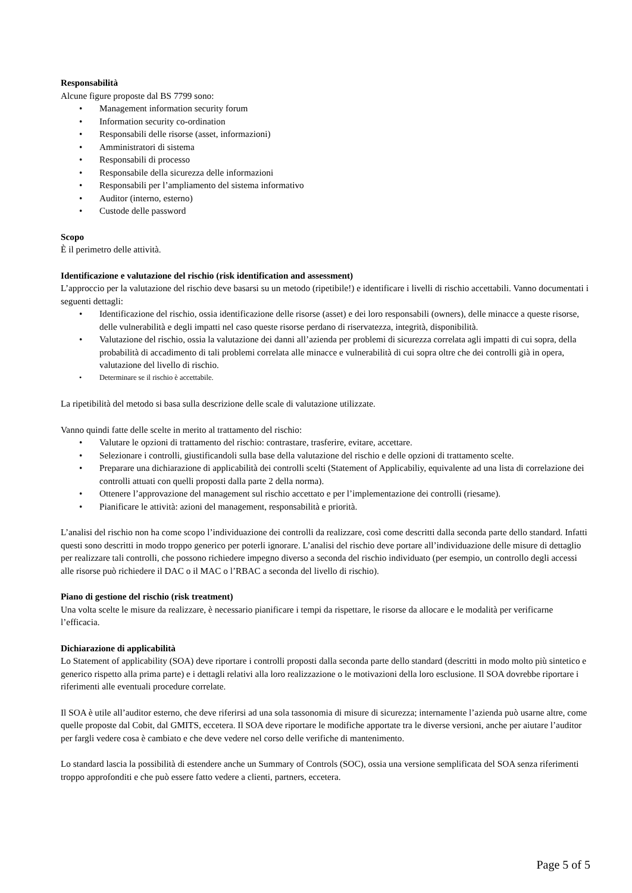Responsabilità
Alcune figure proposte dal BS 7799 sono:
• Management information security forum
• Information security co-ordination
• Responsabili delle risorse (asset, informazioni)
• Amministratori di sistema
• Responsabili di processo
• Responsabile della sicurezza delle informazioni
• Responsabili per l’ampliamento del sistema informativo
• Auditor (interno, esterno)
• Custode delle password
Scopo
È il perimetro delle attività.
Identificazione e valutazione del rischio (risk identification and assessment)
L’approccio per la valutazione del rischio deve basarsi su un metodo (ripetibile!) e identificare i livelli di rischio accettabili. Vanno documentati i seguenti dettagli:
• Identificazione del rischio, ossia identificazione delle risorse (asset) e dei loro responsabili (owners), delle minacce a queste risorse, delle vulnerabilità e degli impatti nel caso queste risorse perdano di riservatezza, integrità, disponibilità.
• Valutazione del rischio, ossia la valutazione dei danni all’azienda per problemi di sicurezza correlata agli impatti di cui sopra, della probabilità di accadimento di tali problemi correlata alle minacce e vulnerabilità di cui sopra oltre che dei controlli già in opera, valutazione del livello di rischio.
• Determinare se il rischio è accettabile.
La ripetibilità del metodo si basa sulla descrizione delle scale di valutazione utilizzate.
Vanno quindi fatte delle scelte in merito al trattamento del rischio:
• Valutare le opzioni di trattamento del rischio: contrastare, trasferire, evitare, accettare.
• Selezionare i controlli, giustificandoli sulla base della valutazione del rischio e delle opzioni di trattamento scelte.
• Preparare una dichiarazione di applicabilità dei controlli scelti (Statement of Applicabiliy, equivalente ad una lista di correlazione dei controlli attuati con quelli proposti dalla parte 2 della norma).
• Ottenere l’approvazione del management sul rischio accettato e per l’implementazione dei controlli (riesame).
• Pianificare le attività: azioni del management, responsabilità e priorità.
L’analisi del rischio non ha come scopo l’individuazione dei controlli da realizzare, così come descritti dalla seconda parte dello standard. Infatti questi sono descritti in modo troppo generico per poterli ignorare. L’analisi del rischio deve portare all’individuazione delle misure di dettaglio per realizzare tali controlli, che possono richiedere impegno diverso a seconda del rischio individuato (per esempio, un controllo degli accessi alle risorse può richiedere il DAC o il MAC o l’RBAC a seconda del livello di rischio).
Piano di gestione del rischio (risk treatment)
Una volta scelte le misure da realizzare, è necessario pianificare i tempi da rispettare, le risorse da allocare e le modalità per verificarne l’efficacia.
Dichiarazione di applicabilità
Lo Statement of applicability (SOA) deve riportare i controlli proposti dalla seconda parte dello standard (descritti in modo molto più sintetico e generico rispetto alla prima parte) e i dettagli relativi alla loro realizzazione o le motivazioni della loro esclusione. Il SOA dovrebbe riportare i riferimenti alle eventuali procedure correlate.
Il SOA è utile all’auditor esterno, che deve riferirsi ad una sola tassonomia di misure di sicurezza; internamente l’azienda può usarne altre, come quelle proposte dal Cobit, dal GMITS, eccetera. Il SOA deve riportare le modifiche apportate tra le diverse versioni, anche per aiutare l’auditor per fargli vedere cosa è cambiato e che deve vedere nel corso delle verifiche di mantenimento.
Lo standard lascia la possibilità di estendere anche un Summary of Controls (SOC), ossia una versione semplificata del SOA senza riferimenti troppo approfonditi e che può essere fatto vedere a clienti, partners, eccetera.
Page 5 of 5